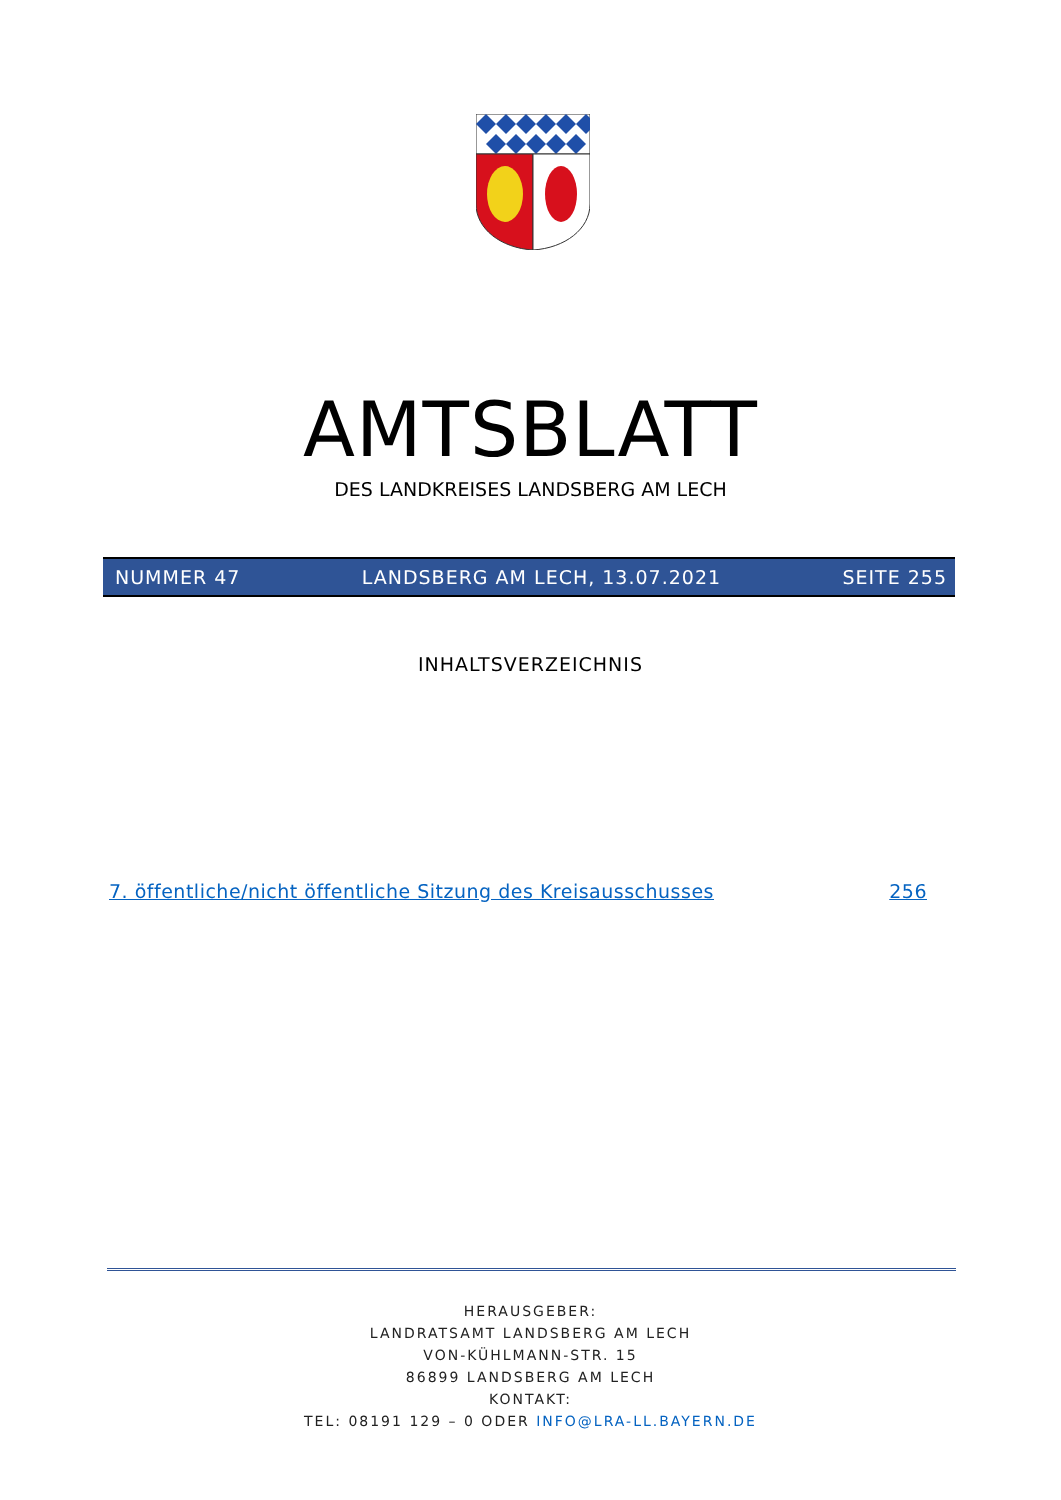AMTSBLATT
DES LANDKREISES LANDSBERG AM LECH
NUMMER 47 LANDSBERG AM LECH, 13.07.2021 SEITE 255
INHALTSVERZEICHNIS
7. öffentliche/nicht öffentliche Sitzung des Kreisausschusses 256
HERAUSGEBER:
LANDRATSAMT LANDSBERG AM LECH
VON-KÜHLMANN-STR. 15
86899 LANDSBERG AM LECH
KONTAKT:
TEL: 08191 129 – 0 ODER INFO@LRA-LL.BAYERN.DE